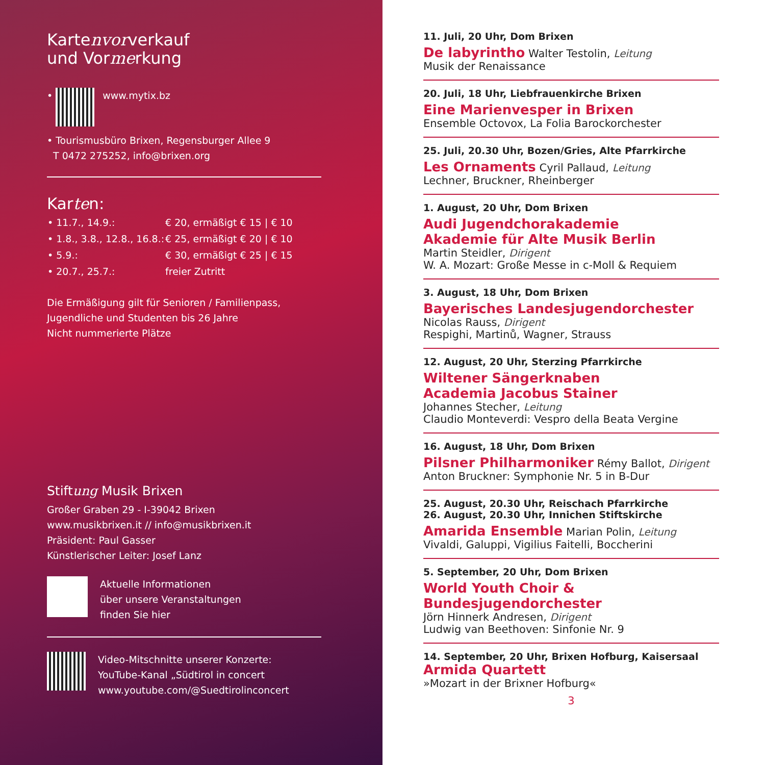Kartenvorverkauf
und Vormerkung
• www.mytix.bz
• Tourismusbüro Brixen, Regensburger Allee 9
T 0472 275252, info@brixen.org
Karten:
| • 11.7., 14.9.: | € 20, ermäßigt € 15 / € 10 |
| • 1.8., 3.8., 12.8., 16.8.: | € 25, ermäßigt € 20 / € 10 |
| • 5.9.: | € 30, ermäßigt € 25 / € 15 |
| • 20.7., 25.7.: | freier Zutritt |
Die Ermäßigung gilt für Senioren / Familienpass,
Jugendliche und Studenten bis 26 Jahre
Nicht nummerierte Plätze
Stiftung Musik Brixen
Großer Graben 29 - I-39042 Brixen
www.musikbrixen.it // info@musikbrixen.it
Präsident: Paul Gasser
Künstlerischer Leiter: Josef Lanz
Aktuelle Informationen
über unsere Veranstaltungen
finden Sie hier
Video-Mitschnitte unserer Konzerte:
YouTube-Kanal „Südtirol in concert
www.youtube.com/@Suedtirolinconcert
11. Juli, 20 Uhr, Dom Brixen
De labyrintho Walter Testolin, Leitung
Musik der Renaissance
20. Juli, 18 Uhr, Liebfrauenkirche Brixen
Eine Marienvesper in Brixen
Ensemble Octovox, La Folia Barockorchester
25. Juli, 20.30 Uhr, Bozen/Gries, Alte Pfarrkirche
Les Ornaments Cyril Pallaud, Leitung
Lechner, Bruckner, Rheinberger
1. August, 20 Uhr, Dom Brixen
Audi Jugendchorakademie
Akademie für Alte Musik Berlin
Martin Steidler, Dirigent
W. A. Mozart: Große Messe in c-Moll & Requiem
3. August, 18 Uhr, Dom Brixen
Bayerisches Landesjugendorchester
Nicolas Rauss, Dirigent
Respighi, Martinů, Wagner, Strauss
12. August, 20 Uhr, Sterzing Pfarrkirche
Wiltener Sängerknaben
Academia Jacobus Stainer
Johannes Stecher, Leitung
Claudio Monteverdi: Vespro della Beata Vergine
16. August, 18 Uhr, Dom Brixen
Pilsner Philharmoniker Rémy Ballot, Dirigent
Anton Bruckner: Symphonie Nr. 5 in B-Dur
25. August, 20.30 Uhr, Reischach Pfarrkirche
26. August, 20.30 Uhr, Innichen Stiftskirche
Amarida Ensemble Marian Polin, Leitung
Vivaldi, Galuppi, Vigilius Faitelli, Boccherini
5. September, 20 Uhr, Dom Brixen
World Youth Choir & Bundesjugendorchester
Jörn Hinnerk Andresen, Dirigent
Ludwig van Beethoven: Sinfonie Nr. 9
14. September, 20 Uhr, Brixen Hofburg, Kaisersaal
Armida Quartett
»Mozart in der Brixner Hofburg«
3